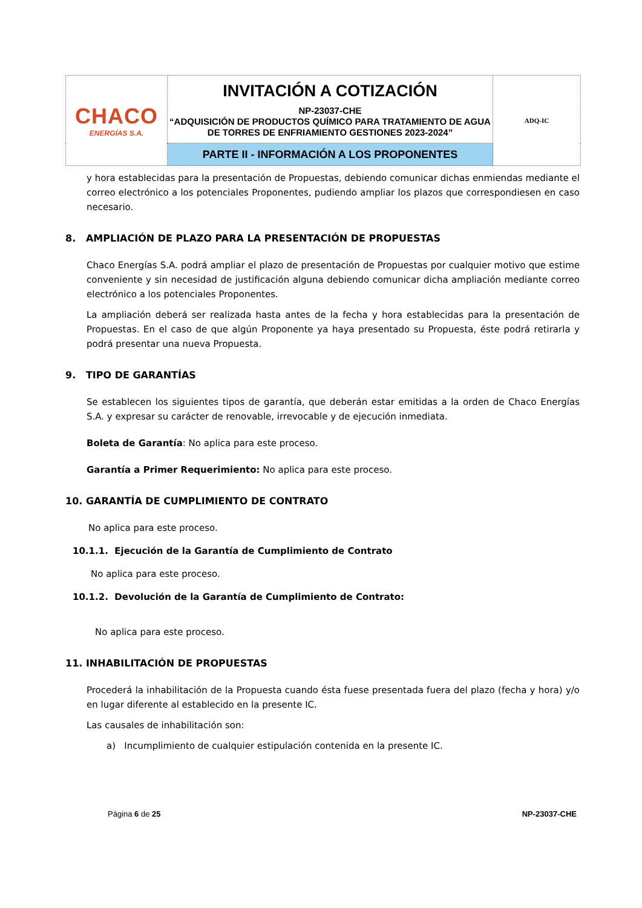| CHACO ENERGÍAS S.A. | INVITACIÓN A COTIZACIÓN NP-23037-CHE “ADQUISICIÓN DE PRODUCTOS QUÍMICO PARA TRATAMIENTO DE AGUA DE TORRES DE ENFRIAMIENTO GESTIONES 2023-2024” | ADQ-IC |
| | PARTE II - INFORMACIÓN A LOS PROPONENTES | |
y hora establecidas para la presentación de Propuestas, debiendo comunicar dichas enmiendas mediante el correo electrónico a los potenciales Proponentes, pudiendo ampliar los plazos que correspondiesen en caso necesario.
8. AMPLIACIÓN DE PLAZO PARA LA PRESENTACIÓN DE PROPUESTAS
Chaco Energías S.A. podrá ampliar el plazo de presentación de Propuestas por cualquier motivo que estime conveniente y sin necesidad de justificación alguna debiendo comunicar dicha ampliación mediante correo electrónico a los potenciales Proponentes.
La ampliación deberá ser realizada hasta antes de la fecha y hora establecidas para la presentación de Propuestas. En el caso de que algún Proponente ya haya presentado su Propuesta, éste podrá retirarla y podrá presentar una nueva Propuesta.
9. TIPO DE GARANTÍAS
Se establecen los siguientes tipos de garantía, que deberán estar emitidas a la orden de Chaco Energías S.A. y expresar su carácter de renovable, irrevocable y de ejecución inmediata.
Boleta de Garantía: No aplica para este proceso.
Garantía a Primer Requerimiento: No aplica para este proceso.
10. GARANTÍA DE CUMPLIMIENTO DE CONTRATO
No aplica para este proceso.
10.1.1. Ejecución de la Garantía de Cumplimiento de Contrato
No aplica para este proceso.
10.1.2. Devolución de la Garantía de Cumplimiento de Contrato:
No aplica para este proceso.
11. INHABILITACIÓN DE PROPUESTAS
Procederá la inhabilitación de la Propuesta cuando ésta fuese presentada fuera del plazo (fecha y hora) y/o en lugar diferente al establecido en la presente IC.
Las causales de inhabilitación son:
a) Incumplimiento de cualquier estipulación contenida en la presente IC.
Página 6 de 25 NP-23037-CHE